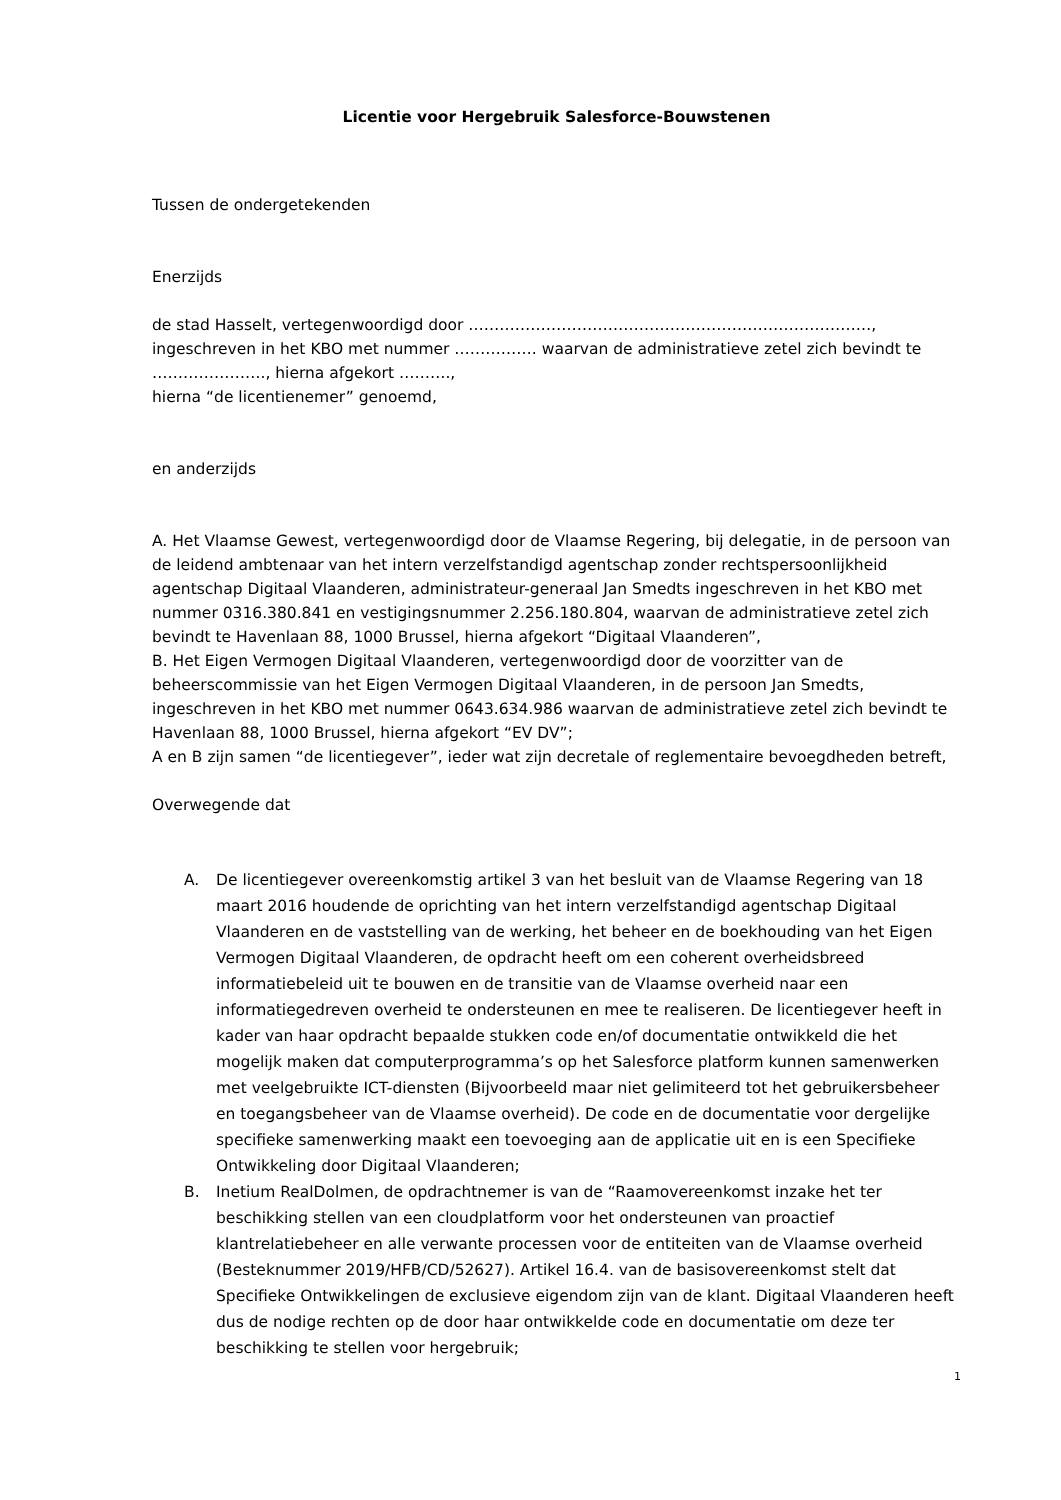Licentie voor Hergebruik Salesforce-Bouwstenen
Tussen de ondergetekenden
Enerzijds
de stad Hasselt, vertegenwoordigd door ……………………………………………………………………,
ingeschreven in het KBO met nummer ……………. waarvan de administratieve zetel zich bevindt te …………………., hierna afgekort ……….,
hierna “de licentienemer” genoemd,
en anderzijds
A. Het Vlaamse Gewest, vertegenwoordigd door de Vlaamse Regering, bij delegatie, in de persoon van de leidend ambtenaar van het intern verzelfstandigd agentschap zonder rechtspersoonlijkheid agentschap Digitaal Vlaanderen, administrateur-generaal Jan Smedts ingeschreven in het KBO met nummer 0316.380.841 en vestigingsnummer 2.256.180.804, waarvan de administratieve zetel zich bevindt te Havenlaan 88, 1000 Brussel, hierna afgekort “Digitaal Vlaanderen”,
B. Het Eigen Vermogen Digitaal Vlaanderen, vertegenwoordigd door de voorzitter van de beheerscommissie van het Eigen Vermogen Digitaal Vlaanderen, in de persoon Jan Smedts, ingeschreven in het KBO met nummer 0643.634.986 waarvan de administratieve zetel zich bevindt te Havenlaan 88, 1000 Brussel, hierna afgekort “EV DV”;
A en B zijn samen “de licentiegever”, ieder wat zijn decretale of reglementaire bevoegdheden betreft,
Overwegende dat
A. De licentiegever overeenkomstig artikel 3 van het besluit van de Vlaamse Regering van 18 maart 2016 houdende de oprichting van het intern verzelfstandigd agentschap Digitaal Vlaanderen en de vaststelling van de werking, het beheer en de boekhouding van het Eigen Vermogen Digitaal Vlaanderen, de opdracht heeft om een coherent overheidsbreed informatiebeleid uit te bouwen en de transitie van de Vlaamse overheid naar een informatiegedreven overheid te ondersteunen en mee te realiseren. De licentiegever heeft in kader van haar opdracht bepaalde stukken code en/of documentatie ontwikkeld die het mogelijk maken dat computerprogramma’s op het Salesforce platform kunnen samenwerken met veelgebruikte ICT-diensten (Bijvoorbeeld maar niet gelimiteerd tot het gebruikersbeheer en toegangsbeheer van de Vlaamse overheid). De code en de documentatie voor dergelijke specifieke samenwerking maakt een toevoeging aan de applicatie uit en is een Specifieke Ontwikkeling door Digitaal Vlaanderen;
B. Inetium RealDolmen, de opdrachtnemer is van de “Raamovereenkomst inzake het ter beschikking stellen van een cloudplatform voor het ondersteunen van proactief klantrelatiebeheer en alle verwante processen voor de entiteiten van de Vlaamse overheid (Besteknummer 2019/HFB/CD/52627). Artikel 16.4. van de basisovereenkomst stelt dat Specifieke Ontwikkelingen de exclusieve eigendom zijn van de klant. Digitaal Vlaanderen heeft dus de nodige rechten op de door haar ontwikkelde code en documentatie om deze ter beschikking te stellen voor hergebruik;
1